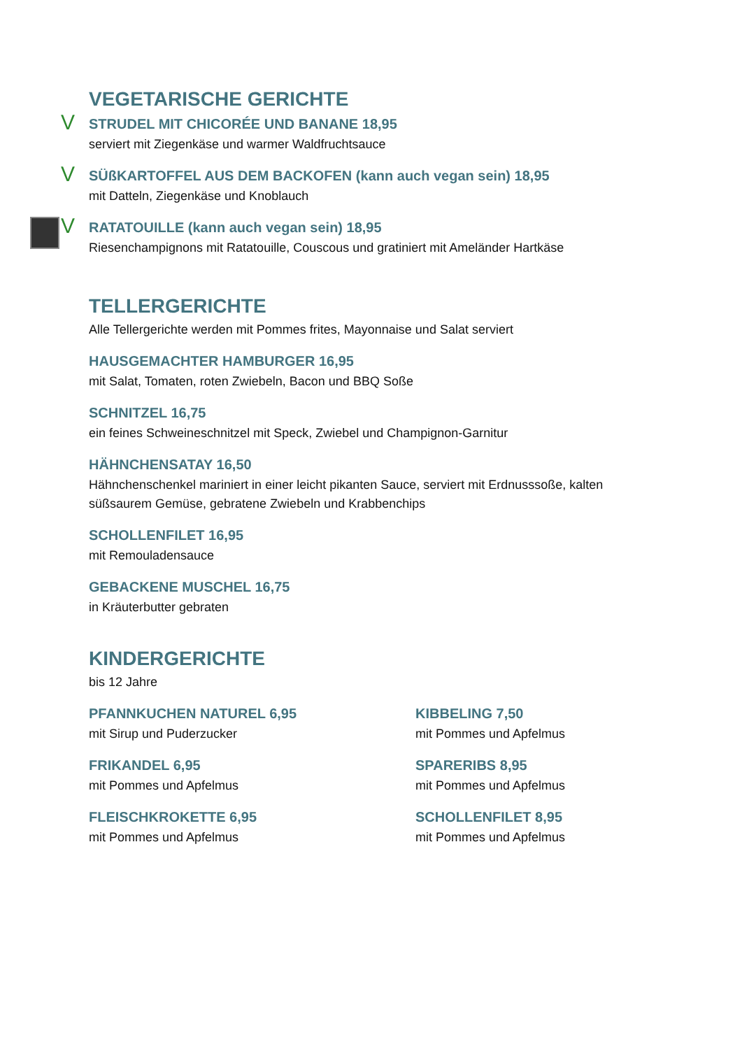VEGETARISCHE GERICHTE
V STRUDEL MIT CHICORÉE UND BANANE 18,95
serviert mit Ziegenkäse und warmer Waldfruchtsauce
V SÜßKARTOFFEL AUS DEM BACKOFEN (kann auch vegan sein) 18,95
mit Datteln, Ziegenkäse und Knoblauch
V RATATOUILLE (kann auch vegan sein) 18,95
Riesenchampignons mit Ratatouille, Couscous und gratiniert mit Ameländer Hartkäse
TELLERGERICHTE
Alle Tellergerichte werden mit Pommes frites, Mayonnaise und Salat serviert
HAUSGEMACHTER HAMBURGER 16,95
mit Salat, Tomaten, roten Zwiebeln, Bacon und BBQ Soße
SCHNITZEL 16,75
ein feines Schweineschnitzel mit Speck, Zwiebel und Champignon-Garnitur
HÄHNCHENSATAY 16,50
Hähnchenschenkel mariniert in einer leicht pikanten Sauce, serviert mit Erdnusssoße, kalten süßsaurem Gemüse, gebratene Zwiebeln und Krabbenchips
SCHOLLENFILET 16,95
mit Remouladensauce
GEBACKENE MUSCHEL 16,75
in Kräuterbutter gebraten
KINDERGERICHTE
bis 12 Jahre
PFANNKUCHEN NATUREL 6,95
mit Sirup und Puderzucker
FRIKANDEL 6,95
mit Pommes und Apfelmus
FLEISCHKROKETTE 6,95
mit Pommes und Apfelmus
KIBBELING 7,50
mit Pommes und Apfelmus
SPARERIBS 8,95
mit Pommes und Apfelmus
SCHOLLENFILET 8,95
mit Pommes und Apfelmus